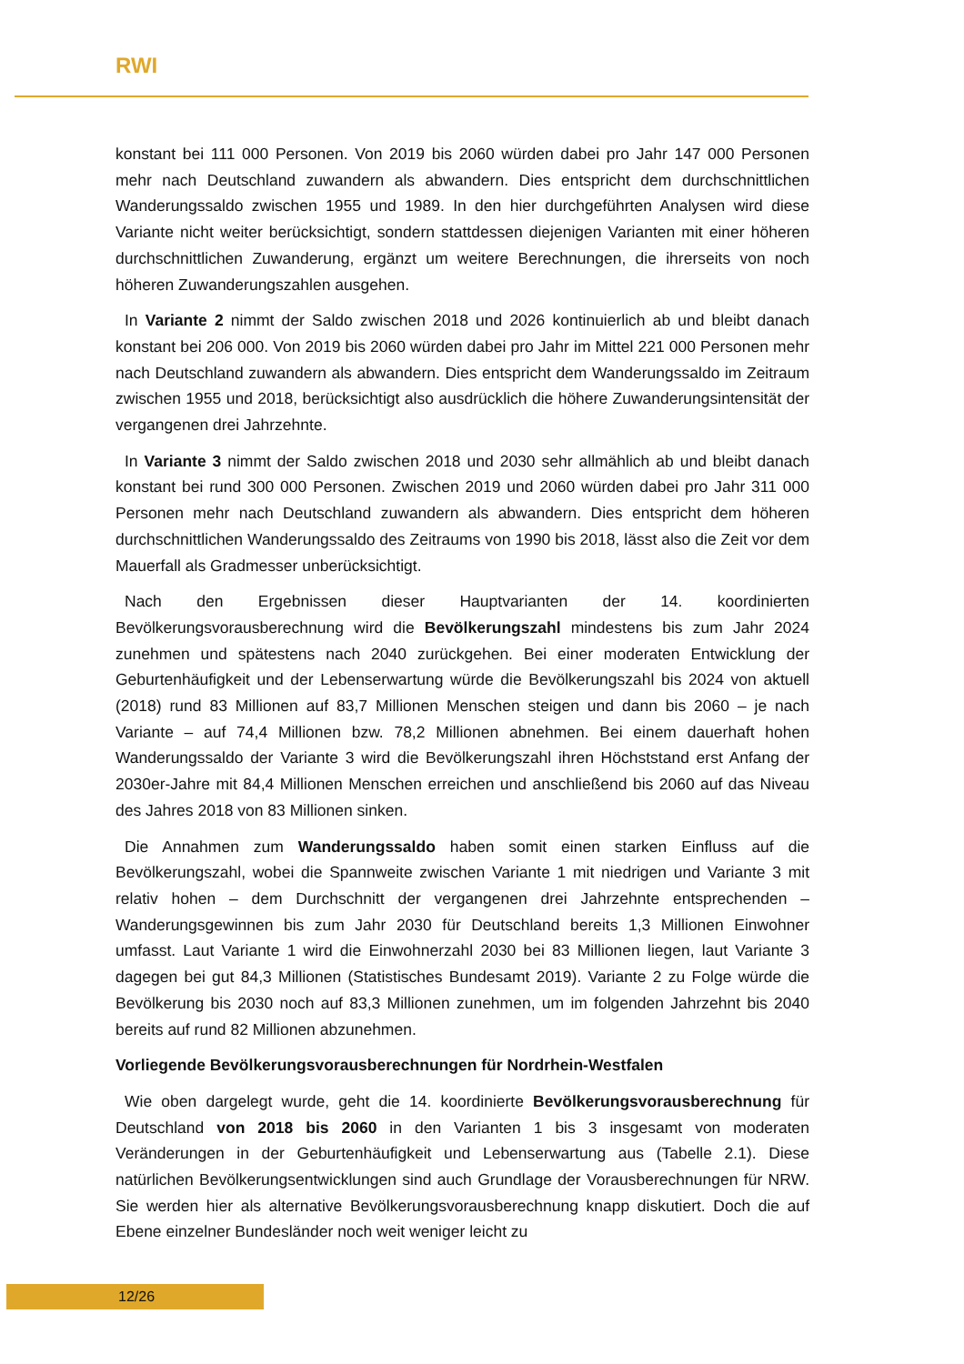RWI
konstant bei 111 000 Personen. Von 2019 bis 2060 würden dabei pro Jahr 147 000 Personen mehr nach Deutschland zuwandern als abwandern. Dies entspricht dem durchschnittlichen Wanderungssaldo zwischen 1955 und 1989. In den hier durchgeführten Analysen wird diese Variante nicht weiter berücksichtigt, sondern stattdessen diejenigen Varianten mit einer höheren durchschnittlichen Zuwanderung, ergänzt um weitere Berechnungen, die ihrerseits von noch höheren Zuwanderungszahlen ausgehen.
In Variante 2 nimmt der Saldo zwischen 2018 und 2026 kontinuierlich ab und bleibt danach konstant bei 206 000. Von 2019 bis 2060 würden dabei pro Jahr im Mittel 221 000 Personen mehr nach Deutschland zuwandern als abwandern. Dies entspricht dem Wanderungssaldo im Zeitraum zwischen 1955 und 2018, berücksichtigt also ausdrücklich die höhere Zuwanderungsintensität der vergangenen drei Jahrzehnte.
In Variante 3 nimmt der Saldo zwischen 2018 und 2030 sehr allmählich ab und bleibt danach konstant bei rund 300 000 Personen. Zwischen 2019 und 2060 würden dabei pro Jahr 311 000 Personen mehr nach Deutschland zuwandern als abwandern. Dies entspricht dem höheren durchschnittlichen Wanderungssaldo des Zeitraums von 1990 bis 2018, lässt also die Zeit vor dem Mauerfall als Gradmesser unberücksichtigt.
Nach den Ergebnissen dieser Hauptvarianten der 14. koordinierten Bevölkerungsvorausberechnung wird die Bevölkerungszahl mindestens bis zum Jahr 2024 zunehmen und spätestens nach 2040 zurückgehen. Bei einer moderaten Entwicklung der Geburtenhäufigkeit und der Lebenserwartung würde die Bevölkerungszahl bis 2024 von aktuell (2018) rund 83 Millionen auf 83,7 Millionen Menschen steigen und dann bis 2060 – je nach Variante – auf 74,4 Millionen bzw. 78,2 Millionen abnehmen. Bei einem dauerhaft hohen Wanderungssaldo der Variante 3 wird die Bevölkerungszahl ihren Höchststand erst Anfang der 2030er-Jahre mit 84,4 Millionen Menschen erreichen und anschließend bis 2060 auf das Niveau des Jahres 2018 von 83 Millionen sinken.
Die Annahmen zum Wanderungssaldo haben somit einen starken Einfluss auf die Bevölkerungszahl, wobei die Spannweite zwischen Variante 1 mit niedrigen und Variante 3 mit relativ hohen – dem Durchschnitt der vergangenen drei Jahrzehnte entsprechenden – Wanderungsgewinnen bis zum Jahr 2030 für Deutschland bereits 1,3 Millionen Einwohner umfasst. Laut Variante 1 wird die Einwohnerzahl 2030 bei 83 Millionen liegen, laut Variante 3 dagegen bei gut 84,3 Millionen (Statistisches Bundesamt 2019). Variante 2 zu Folge würde die Bevölkerung bis 2030 noch auf 83,3 Millionen zunehmen, um im folgenden Jahrzehnt bis 2040 bereits auf rund 82 Millionen abzunehmen.
Vorliegende Bevölkerungsvorausberechnungen für Nordrhein-Westfalen
Wie oben dargelegt wurde, geht die 14. koordinierte Bevölkerungsvorausberechnung für Deutschland von 2018 bis 2060 in den Varianten 1 bis 3 insgesamt von moderaten Veränderungen in der Geburtenhäufigkeit und Lebenserwartung aus (Tabelle 2.1). Diese natürlichen Bevölkerungsentwicklungen sind auch Grundlage der Vorausberechnungen für NRW. Sie werden hier als alternative Bevölkerungsvorausberechnung knapp diskutiert. Doch die auf Ebene einzelner Bundesländer noch weit weniger leicht zu
12/26